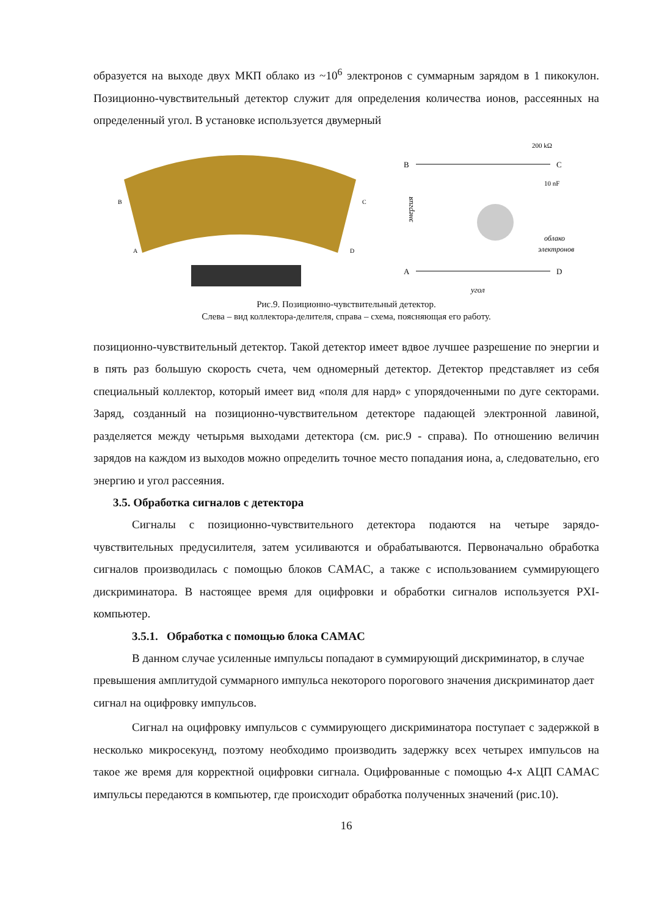образуется на выходе двух МКП облако из ~10<sup>6</sup> электронов с суммарным зарядом в 1 пикокулон. Позиционно-чувствительный детектор служит для определения количества ионов, рассеянных на определенный угол. В установке используется двумерный
B
C
A
D
B
C
A
D
200 kΩ
10 nF
облако
электронов
энергия
угол
Рис.9. Позиционно-чувствительный детектор.
Слева – вид коллектора-делителя, справа – схема, поясняющая его работу.
позиционно-чувствительный детектор. Такой детектор имеет вдвое лучшее разрешение по энергии и в пять раз большую скорость счета, чем одномерный детектор. Детектор представляет из себя специальный коллектор, который имеет вид «поля для нард» с упорядоченными по дуге секторами. Заряд, созданный на позиционно-чувствительном детекторе падающей электронной лавиной, разделяется между четырьмя выходами детектора (см. рис.9 - справа). По отношению величин зарядов на каждом из выходов можно определить точное место попадания иона, а, следовательно, его энергию и угол рассеяния.
3.5. Обработка сигналов с детектора
Сигналы с позиционно-чувствительного детектора подаются на четыре зарядо-чувствительных предусилителя, затем усиливаются и обрабатываются. Первоначально обработка сигналов производилась с помощью блоков CAMAC, а также с использованием суммирующего дискриминатора. В настоящее время для оцифровки и обработки сигналов используется PXI-компьютер.
3.5.1. Обработка с помощью блока CAMAC
В данном случае усиленные импульсы попадают в суммирующий дискриминатор, в случае превышения амплитудой суммарного импульса некоторого порогового значения дискриминатор дает сигнал на оцифровку импульсов.
Сигнал на оцифровку импульсов с суммирующего дискриминатора поступает с задержкой в несколько микросекунд, поэтому необходимо производить задержку всех четырех импульсов на такое же время для корректной оцифровки сигнала. Оцифрованные с помощью 4-х АЦП CAMAC импульсы передаются в компьютер, где происходит обработка полученных значений (рис.10).
16